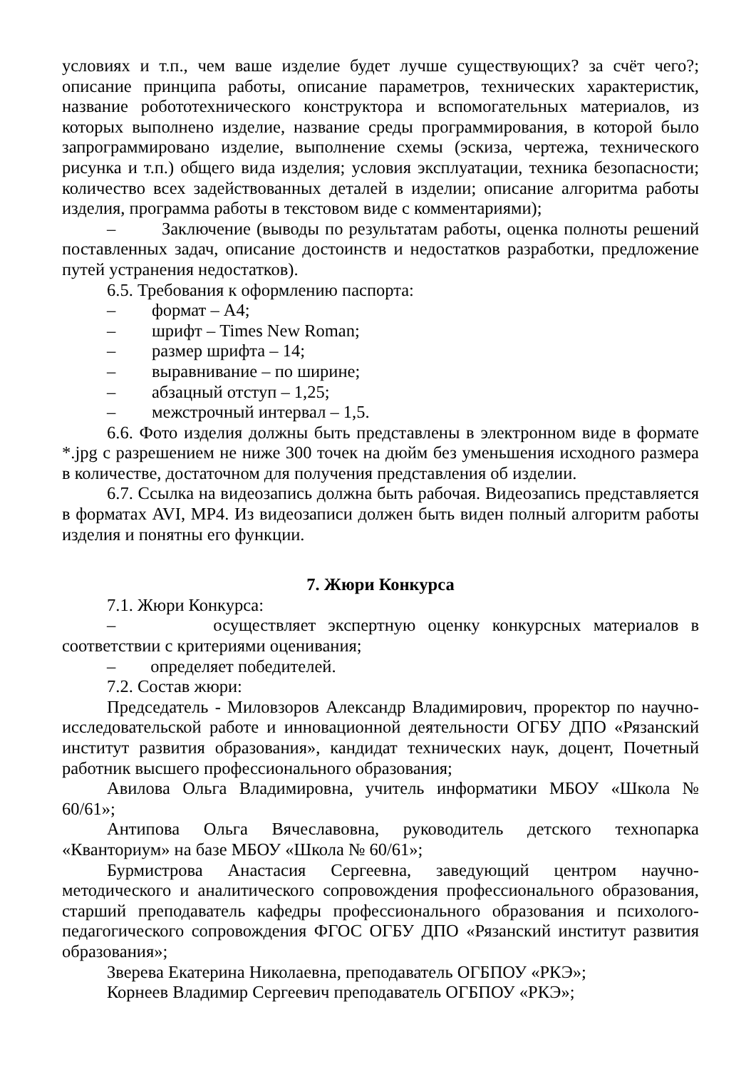условиях и т.п., чем ваше изделие будет лучше существующих? за счёт чего?; описание принципа работы, описание параметров, технических характеристик, название робототехнического конструктора и вспомогательных материалов, из которых выполнено изделие, название среды программирования, в которой было запрограммировано изделие, выполнение схемы (эскиза, чертежа, технического рисунка и т.п.) общего вида изделия; условия эксплуатации, техника безопасности; количество всех задействованных деталей в изделии; описание алгоритма работы изделия, программа работы в текстовом виде с комментариями);
– Заключение (выводы по результатам работы, оценка полноты решений поставленных задач, описание достоинств и недостатков разработки, предложение путей устранения недостатков).
6.5. Требования к оформлению паспорта:
– формат – А4;
– шрифт – Times New Roman;
– размер шрифта – 14;
– выравнивание – по ширине;
– абзацный отступ – 1,25;
– межстрочный интервал – 1,5.
6.6. Фото изделия должны быть представлены в электронном виде в формате *.jpg с разрешением не ниже 300 точек на дюйм без уменьшения исходного размера в количестве, достаточном для получения представления об изделии.
6.7. Ссылка на видеозапись должна быть рабочая. Видеозапись представляется в форматах AVI, MP4. Из видеозаписи должен быть виден полный алгоритм работы изделия и понятны его функции.
7. Жюри Конкурса
7.1. Жюри Конкурса:
– осуществляет экспертную оценку конкурсных материалов в соответствии с критериями оценивания;
– определяет победителей.
7.2. Состав жюри:
Председатель - Миловзоров Александр Владимирович, проректор по научно-исследовательской работе и инновационной деятельности ОГБУ ДПО «Рязанский институт развития образования», кандидат технических наук, доцент, Почетный работник высшего профессионального образования;
Авилова Ольга Владимировна, учитель информатики МБОУ «Школа № 60/61»;
Антипова Ольга Вячеславовна, руководитель детского технопарка «Кванториум» на базе МБОУ «Школа № 60/61»;
Бурмистрова Анастасия Сергеевна, заведующий центром научно-методического и аналитического сопровождения профессионального образования, старший преподаватель кафедры профессионального образования и психолого-педагогического сопровождения ФГОС ОГБУ ДПО «Рязанский институт развития образования»;
Зверева Екатерина Николаевна, преподаватель ОГБПОУ «РКЭ»;
Корнеев Владимир Сергеевич преподаватель ОГБПОУ «РКЭ»;